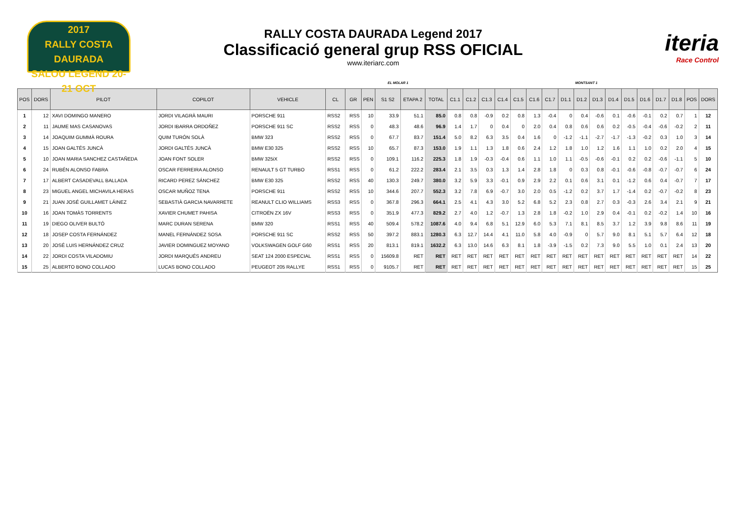2017
RALLY COSTA DAURADA
SALOU LEGEND 20-21 OCT
RALLY COSTA DAURADA Legend 2017
Classificació general grup RSS OFICIAL
www.iteriarc.com
iteria
Race Control
EL MOLAR 1 MONTSANT 1
| POS | DORS | PILOT | COPILOT | VEHICLE | CL | GR | PEN | S1 S2 | ETAPA 2 | TOTAL | C1.1 | C1.2 | C1.3 | C1.4 | C1.5 | C1.6 | C1.7 | D1.1 | D1.2 | D1.3 | D1.4 | D1.5 | D1.6 | D1.7 | D1.8 | POS | DORS |
| --- | --- | --- | --- | --- | --- | --- | --- | --- | --- | --- | --- | --- | --- | --- | --- | --- | --- | --- | --- | --- | --- | --- | --- | --- | --- | --- | --- |
| 1 | 12 | XAVI DOMINGO MANERO | JORDI VILAGRÀ MAURI | PORSCHE 911 | RSS2 | RSS | 10 | 33.9 | 51.1 | 85.0 | 0.8 | 0.8 | -0.9 | 0.2 | 0.8 | 1.3 | -0.4 | 0 | 0.4 | -0.6 | 0.1 | -0.6 | -0.1 | 0.2 | 0.7 | 1 | 12 |
| 2 | 11 | JAUME MAS CASANOVAS | JORDI IBARRA ORDOÑEZ | PORSCHE 911 SC | RSS2 | RSS | 0 | 48.3 | 48.6 | 96.9 | 1.4 | 1.7 | 0 | 0.4 | 0 | 2.0 | 0.4 | 0.8 | 0.6 | 0.6 | 0.2 | -0.5 | -0.4 | -0.6 | -0.2 | 2 | 11 |
| 3 | 14 | JOAQUIM GUMMÀ ROURA | QUIM TURÓN SOLÀ | BMW 323 | RSS2 | RSS | 0 | 67.7 | 83.7 | 151.4 | 5.0 | 8.2 | 6.3 | 3.5 | 0.4 | 1.6 | 0 | -1.2 | -1.1 | -2.7 | -1.7 | -1.3 | -0.2 | 0.3 | 1.0 | 3 | 14 |
| 4 | 15 | JOAN GALTÉS JUNCÀ | JORDI GALTÉS JUNCÀ | BMW E30 325 | RSS2 | RSS | 10 | 65.7 | 87.3 | 153.0 | 1.9 | 1.1 | 1.3 | 1.8 | 0.6 | 2.4 | 1.2 | 1.8 | 1.0 | 1.2 | 1.6 | 1.1 | 1.0 | 0.2 | 2.0 | 4 | 15 |
| 5 | 10 | JOAN MARIA SANCHEZ CASTAÑEDA | JOAN FONT SOLER | BMW 325iX | RSS2 | RSS | 0 | 109.1 | 116.2 | 225.3 | 1.8 | 1.9 | -0.3 | -0.4 | 0.6 | 1.1 | 1.0 | 1.1 | -0.5 | -0.6 | -0.1 | 0.2 | 0.2 | -0.6 | -1.1 | 5 | 10 |
| 6 | 24 | RUBÉN ALONSO FABRA | OSCAR FERREIRA ALONSO | RENAULT 5 GT TURBO | RSS1 | RSS | 0 | 61.2 | 222.2 | 283.4 | 2.1 | 3.5 | 0.3 | 1.3 | 1.4 | 2.8 | 1.8 | 0 | 0.3 | 0.8 | -0.1 | -0.6 | -0.8 | -0.7 | -0.7 | 6 | 24 |
| 7 | 17 | ALBERT CASADEVALL BALLADA | RICARD PEREZ SÁNCHEZ | BMW E30 325 | RSS2 | RSS | 40 | 130.3 | 249.7 | 380.0 | 3.2 | 5.9 | 3.3 | -0.1 | 0.9 | 2.9 | 2.2 | 0.1 | 0.6 | 3.1 | 0.1 | -1.2 | 0.6 | 0.4 | -0.7 | 7 | 17 |
| 8 | 23 | MIGUEL ANGEL MICHAVILA HERAS | OSCAR MUÑOZ TENA | PORSCHE 911 | RSS2 | RSS | 10 | 344.6 | 207.7 | 552.3 | 3.2 | 7.8 | 6.9 | -0.7 | 3.0 | 2.0 | 0.5 | -1.2 | 0.2 | 3.7 | 1.7 | -1.4 | 0.2 | -0.7 | -0.2 | 8 | 23 |
| 9 | 21 | JUAN JOSÉ GUILLAMET LÁINEZ | SEBASTIÀ GARCIA NAVARRETE | REANULT CLIO WILLIAMS | RSS3 | RSS | 0 | 367.8 | 296.3 | 664.1 | 2.5 | 4.1 | 4.3 | 3.0 | 5.2 | 6.8 | 5.2 | 2.3 | 0.8 | 2.7 | 0.3 | -0.3 | 2.6 | 3.4 | 2.1 | 9 | 21 |
| 10 | 16 | JOAN TOMÀS TORRENTS | XAVIER CHUMET PAHISA | CITROËN ZX 16V | RSS3 | RSS | 0 | 351.9 | 477.3 | 829.2 | 2.7 | 4.0 | 1.2 | -0.7 | 1.3 | 2.8 | 1.8 | -0.2 | 1.0 | 2.9 | 0.4 | -0.1 | 0.2 | -0.2 | 1.4 | 10 | 16 |
| 11 | 19 | DIEGO OLIVER BULTÓ | MARC DURAN SERENA | BMW 320 | RSS1 | RSS | 40 | 509.4 | 578.2 | 1087.6 | 4.0 | 9.4 | 6.8 | 5.1 | 12.9 | 6.0 | 5.3 | 7.1 | 8.1 | 8.5 | 3.7 | 1.2 | 3.9 | 9.8 | 8.6 | 11 | 19 |
| 12 | 18 | JOSEP COSTA FERNÁNDEZ | MANEL FERNÁNDEZ SOSA | PORSCHE 911 SC | RSS2 | RSS | 50 | 397.2 | 883.1 | 1280.3 | 6.3 | 12.7 | 14.4 | 4.1 | 11.0 | 5.8 | 4.0 | -0.9 | 0 | 5.7 | 9.0 | 8.1 | 5.1 | 5.7 | 6.4 | 12 | 18 |
| 13 | 20 | JOSÉ LUIS HERNÁNDEZ CRUZ | JAVIER DOMINGUEZ MOYANO | VOLKSWAGEN GOLF G60 | RSS1 | RSS | 20 | 813.1 | 819.1 | 1632.2 | 6.3 | 13.0 | 14.6 | 6.3 | 8.1 | 1.8 | -3.9 | -1.5 | 0.2 | 7.3 | 9.0 | 5.5 | 1.0 | 0.1 | 2.4 | 13 | 20 |
| 14 | 22 | JORDI COSTA VILADOMIU | JORDI MARQUÉS ANDREU | SEAT 124 2000 ESPECIAL | RSS1 | RSS | 0 | 15609.8 | RET | RET | RET | RET | RET | RET | RET | RET | RET | RET | RET | RET | RET | RET | RET | RET | RET | 14 | 22 |
| 15 | 25 | ALBERTO BONO COLLADO | LUCAS BONO COLLADO | PEUGEOT 205 RALLYE | RSS1 | RSS | 0 | 9105.7 | RET | RET | RET | RET | RET | RET | RET | RET | RET | RET | RET | RET | RET | RET | RET | RET | RET | 15 | 25 |